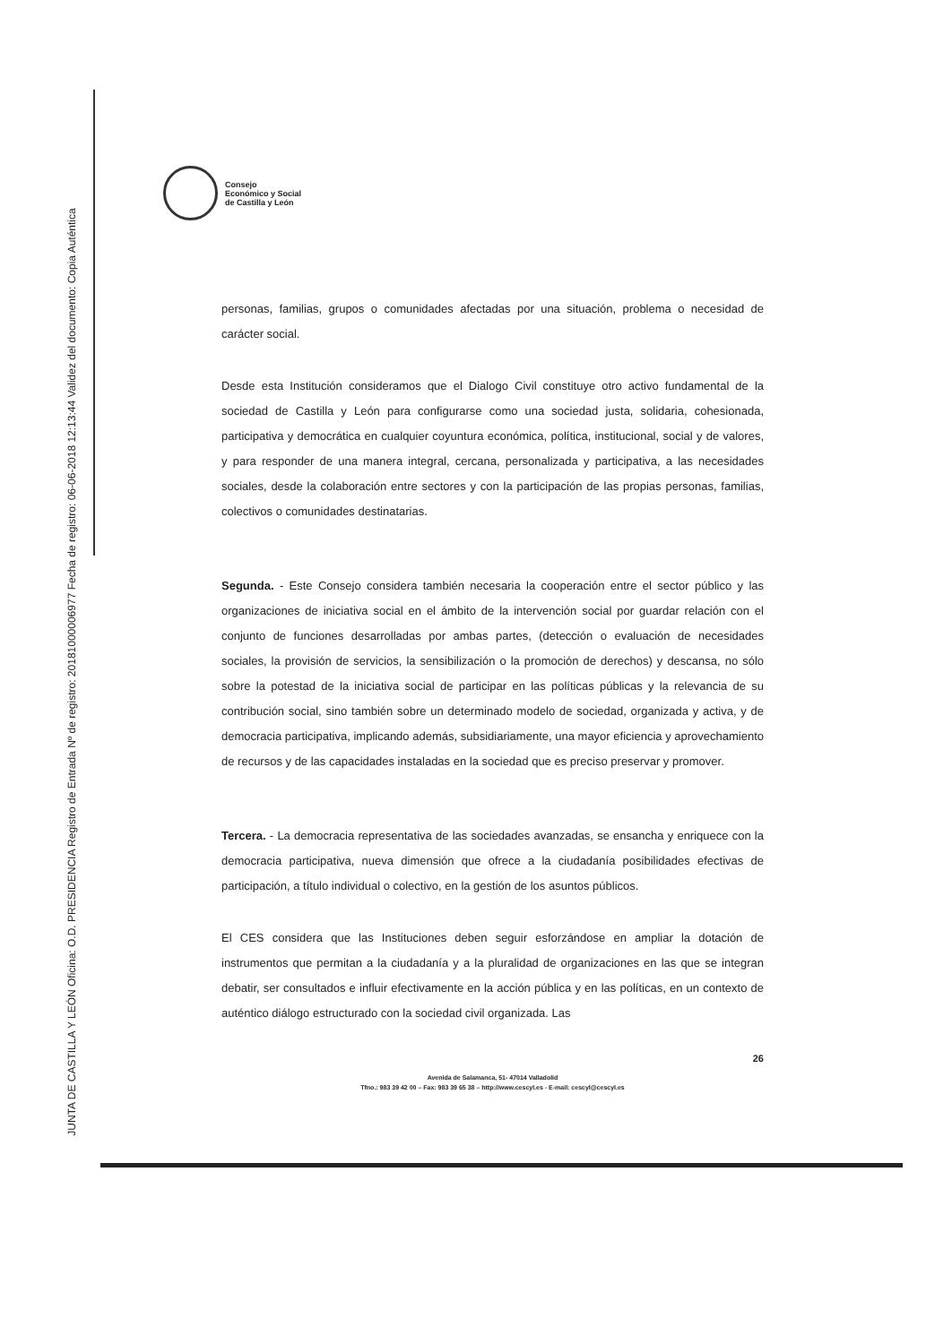JUNTA DE CASTILLA Y LEÓN Oficina: O.D. PRESIDENCIA Registro de Entrada Nº de registro: 20181000006977 Fecha de registro: 06-06-2018 12:13:44 Validez del documento: Copia Auténtica
Consejo
Económico y Social
de Castilla y León
personas, familias, grupos o comunidades afectadas por una situación, problema o necesidad de carácter social.
Desde esta Institución consideramos que el Dialogo Civil constituye otro activo fundamental de la sociedad de Castilla y León para configurarse como una sociedad justa, solidaria, cohesionada, participativa y democrática en cualquier coyuntura económica, política, institucional, social y de valores, y para responder de una manera integral, cercana, personalizada y participativa, a las necesidades sociales, desde la colaboración entre sectores y con la participación de las propias personas, familias, colectivos o comunidades destinatarias.
Segunda. - Este Consejo considera también necesaria la cooperación entre el sector público y las organizaciones de iniciativa social en el ámbito de la intervención social por guardar relación con el conjunto de funciones desarrolladas por ambas partes, (detección o evaluación de necesidades sociales, la provisión de servicios, la sensibilización o la promoción de derechos) y descansa, no sólo sobre la potestad de la iniciativa social de participar en las políticas públicas y la relevancia de su contribución social, sino también sobre un determinado modelo de sociedad, organizada y activa, y de democracia participativa, implicando además, subsidiariamente, una mayor eficiencia y aprovechamiento de recursos y de las capacidades instaladas en la sociedad que es preciso preservar y promover.
Tercera. - La democracia representativa de las sociedades avanzadas, se ensancha y enriquece con la democracia participativa, nueva dimensión que ofrece a la ciudadanía posibilidades efectivas de participación, a título individual o colectivo, en la gestión de los asuntos públicos.
El CES considera que las Instituciones deben seguir esforzándose en ampliar la dotación de instrumentos que permitan a la ciudadanía y a la pluralidad de organizaciones en las que se integran debatir, ser consultados e influir efectivamente en la acción pública y en las políticas, en un contexto de auténtico diálogo estructurado con la sociedad civil organizada. Las
26
Avenida de Salamanca, 51- 47014 Valladolid
Tfno.: 983 39 42 00 – Fax: 983 39 65 38 – http://www.cescyl.es - E-mail: cescyl@cescyl.es